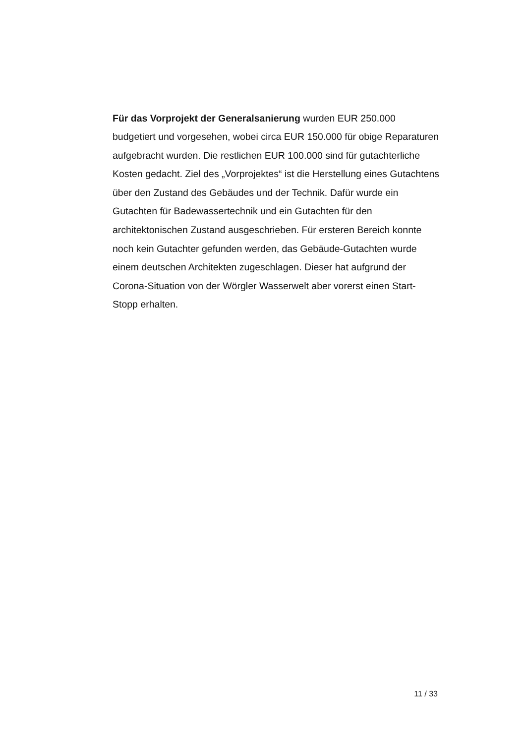Für das Vorprojekt der Generalsanierung wurden EUR 250.000 budgetiert und vorgesehen, wobei circa EUR 150.000 für obige Reparaturen aufgebracht wurden. Die restlichen EUR 100.000 sind für gutachterliche Kosten gedacht. Ziel des „Vorprojektes“ ist die Herstellung eines Gutachtens über den Zustand des Gebäudes und der Technik. Dafür wurde ein Gutachten für Badewassertechnik und ein Gutachten für den architektonischen Zustand ausgeschrieben. Für ersteren Bereich konnte noch kein Gutachter gefunden werden, das Gebäude-Gutachten wurde einem deutschen Architekten zugeschlagen. Dieser hat aufgrund der Corona-Situation von der Wörgler Wasserwelt aber vorerst einen Start-Stopp erhalten.
11 / 33